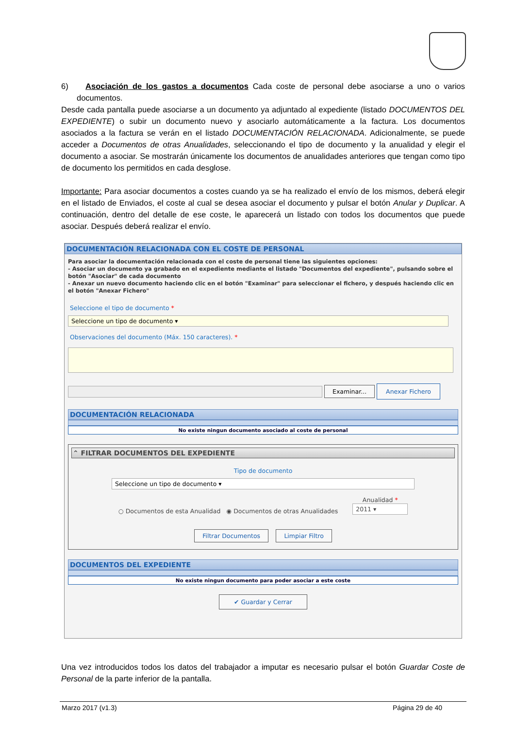6) Asociación de los gastos a documentos Cada coste de personal debe asociarse a uno o varios documentos.
Desde cada pantalla puede asociarse a un documento ya adjuntado al expediente (listado DOCUMENTOS DEL EXPEDIENTE) o subir un documento nuevo y asociarlo automáticamente a la factura. Los documentos asociados a la factura se verán en el listado DOCUMENTACIÓN RELACIONADA. Adicionalmente, se puede acceder a Documentos de otras Anualidades, seleccionando el tipo de documento y la anualidad y elegir el documento a asociar. Se mostrarán únicamente los documentos de anualidades anteriores que tengan como tipo de documento los permitidos en cada desglose.
Importante: Para asociar documentos a costes cuando ya se ha realizado el envío de los mismos, deberá elegir en el listado de Enviados, el coste al cual se desea asociar el documento y pulsar el botón Anular y Duplicar. A continuación, dentro del detalle de ese coste, le aparecerá un listado con todos los documentos que puede asociar. Después deberá realizar el envío.
DOCUMENTACIÓN RELACIONADA CON EL COSTE DE PERSONAL
Para asociar la documentación relacionada con el coste de personal tiene las siguientes opciones:
- Asociar un documento ya grabado en el expediente mediante el listado "Documentos del expediente", pulsando sobre el botón "Asociar" de cada documento
- Anexar un nuevo documento haciendo clic en el botón "Examinar" para seleccionar el fichero, y después haciendo clic en el botón "Anexar Fichero"
Seleccione el tipo de documento *
Seleccione un tipo de documento ▾
Observaciones del documento (Máx. 150 caracteres). *
Examinar... Anexar Fichero
DOCUMENTACIÓN RELACIONADA
No existe ningun documento asociado al coste de personal
⌃ FILTRAR DOCUMENTOS DEL EXPEDIENTE
Tipo de documento
Seleccione un tipo de documento ▾
○ Documentos de esta Anualidad ◉ Documentos de otras Anualidades Anualidad *
2011 ▾
Filtrar Documentos Limpiar Filtro
DOCUMENTOS DEL EXPEDIENTE
No existe ningun documento para poder asociar a este coste
✔ Guardar y Cerrar
Una vez introducidos todos los datos del trabajador a imputar es necesario pulsar el botón Guardar Coste de Personal de la parte inferior de la pantalla.
Marzo 2017 (v1.3) Página 29 de 40